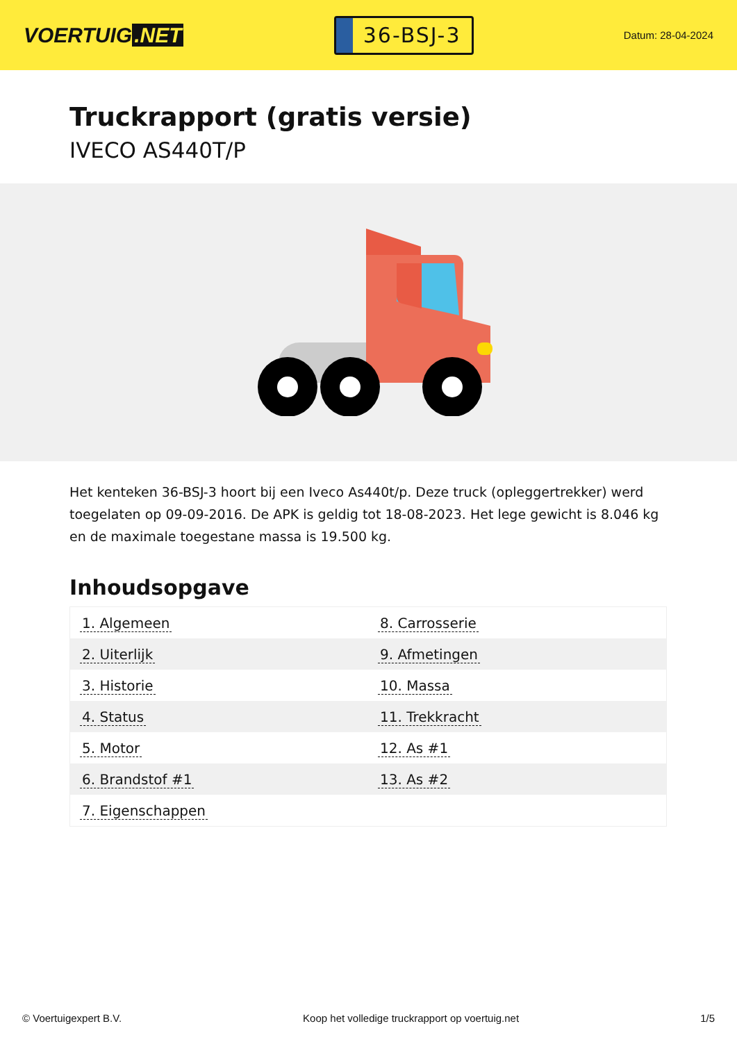VOERTUIG.NET
36-BSJ-3
Datum: 28-04-2024
Truckrapport (gratis versie)
IVECO AS440T/P
Het kenteken 36-BSJ-3 hoort bij een Iveco As440t/p. Deze truck (opleggertrekker) werd toegelaten op 09-09-2016. De APK is geldig tot 18-08-2023. Het lege gewicht is 8.046 kg en de maximale toegestane massa is 19.500 kg.
Inhoudsopgave
| 1. Algemeen | 8. Carrosserie |
| 2. Uiterlijk | 9. Afmetingen |
| 3. Historie | 10. Massa |
| 4. Status | 11. Trekkracht |
| 5. Motor | 12. As #1 |
| 6. Brandstof #1 | 13. As #2 |
| 7. Eigenschappen | |
© Voertuigexpert B.V. Koop het volledige truckrapport op voertuig.net
1/5